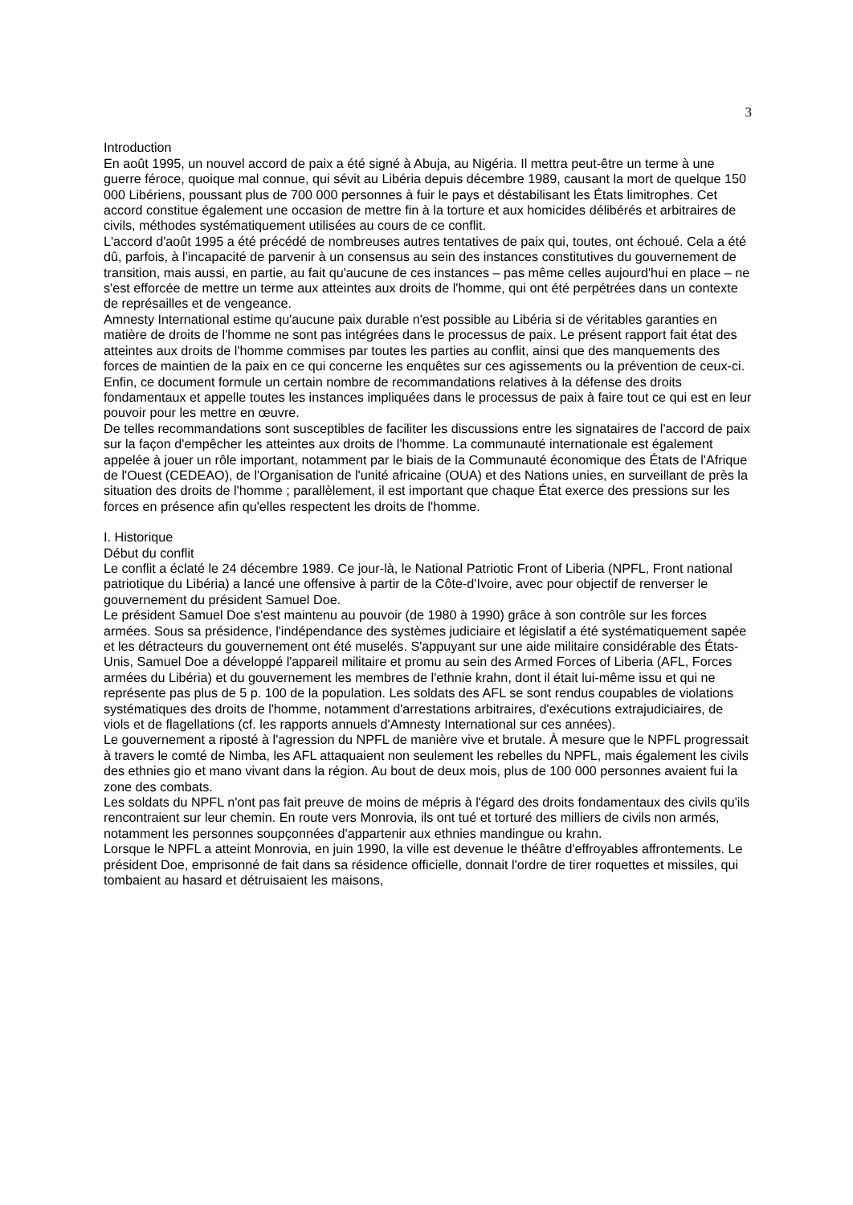3
Introduction
En août 1995, un nouvel accord de paix a été signé à Abuja, au Nigéria. Il mettra peut-être un terme à une guerre féroce, quoique mal connue, qui sévit au Libéria depuis décembre 1989, causant la mort de quelque 150 000 Libériens, poussant plus de 700 000 personnes à fuir le pays et déstabilisant les États limitrophes. Cet accord constitue également une occasion de mettre fin à la torture et aux homicides délibérés et arbitraires de civils, méthodes systématiquement utilisées au cours de ce conflit.
L'accord d'août 1995 a été précédé de nombreuses autres tentatives de paix qui, toutes, ont échoué. Cela a été dû, parfois, à l'incapacité de parvenir à un consensus au sein des instances constitutives du gouvernement de transition, mais aussi, en partie, au fait qu'aucune de ces instances – pas même celles aujourd'hui en place – ne s'est efforcée de mettre un terme aux atteintes aux droits de l'homme, qui ont été perpétrées dans un contexte de représailles et de vengeance.
Amnesty International estime qu'aucune paix durable n'est possible au Libéria si de véritables garanties en matière de droits de l'homme ne sont pas intégrées dans le processus de paix. Le présent rapport fait état des atteintes aux droits de l'homme commises par toutes les parties au conflit, ainsi que des manquements des forces de maintien de la paix en ce qui concerne les enquêtes sur ces agissements ou la prévention de ceux-ci. Enfin, ce document formule un certain nombre de recommandations relatives à la défense des droits fondamentaux et appelle toutes les instances impliquées dans le processus de paix à faire tout ce qui est en leur pouvoir pour les mettre en œuvre.
De telles recommandations sont susceptibles de faciliter les discussions entre les signataires de l'accord de paix sur la façon d'empêcher les atteintes aux droits de l'homme. La communauté internationale est également appelée à jouer un rôle important, notamment par le biais de la Communauté économique des États de l'Afrique de l'Ouest (CEDEAO), de l'Organisation de l'unité africaine (OUA) et des Nations unies, en surveillant de près la situation des droits de l'homme ; parallèlement, il est important que chaque État exerce des pressions sur les forces en présence afin qu'elles respectent les droits de l'homme.
I. Historique
Début du conflit
Le conflit a éclaté le 24 décembre 1989. Ce jour-là, le National Patriotic Front of Liberia (NPFL, Front national patriotique du Libéria) a lancé une offensive à partir de la Côte-d'Ivoire, avec pour objectif de renverser le gouvernement du président Samuel Doe.
Le président Samuel Doe s'est maintenu au pouvoir (de 1980 à 1990) grâce à son contrôle sur les forces armées. Sous sa présidence, l'indépendance des systèmes judiciaire et législatif a été systématiquement sapée et les détracteurs du gouvernement ont été muselés. S'appuyant sur une aide militaire considérable des États-Unis, Samuel Doe a développé l'appareil militaire et promu au sein des Armed Forces of Liberia (AFL, Forces armées du Libéria) et du gouvernement les membres de l'ethnie krahn, dont il était lui-même issu et qui ne représente pas plus de 5 p. 100 de la population. Les soldats des AFL se sont rendus coupables de violations systématiques des droits de l'homme, notamment d'arrestations arbitraires, d'exécutions extrajudiciaires, de viols et de flagellations (cf. les rapports annuels d'Amnesty International sur ces années).
Le gouvernement a riposté à l'agression du NPFL de manière vive et brutale. À mesure que le NPFL progressait à travers le comté de Nimba, les AFL attaquaient non seulement les rebelles du NPFL, mais également les civils des ethnies gio et mano vivant dans la région. Au bout de deux mois, plus de 100 000 personnes avaient fui la zone des combats.
Les soldats du NPFL n'ont pas fait preuve de moins de mépris à l'égard des droits fondamentaux des civils qu'ils rencontraient sur leur chemin. En route vers Monrovia, ils ont tué et torturé des milliers de civils non armés, notamment les personnes soupçonnées d'appartenir aux ethnies mandingue ou krahn.
Lorsque le NPFL a atteint Monrovia, en juin 1990, la ville est devenue le théâtre d'effroyables affrontements. Le président Doe, emprisonné de fait dans sa résidence officielle, donnait l'ordre de tirer roquettes et missiles, qui tombaient au hasard et détruisaient les maisons,